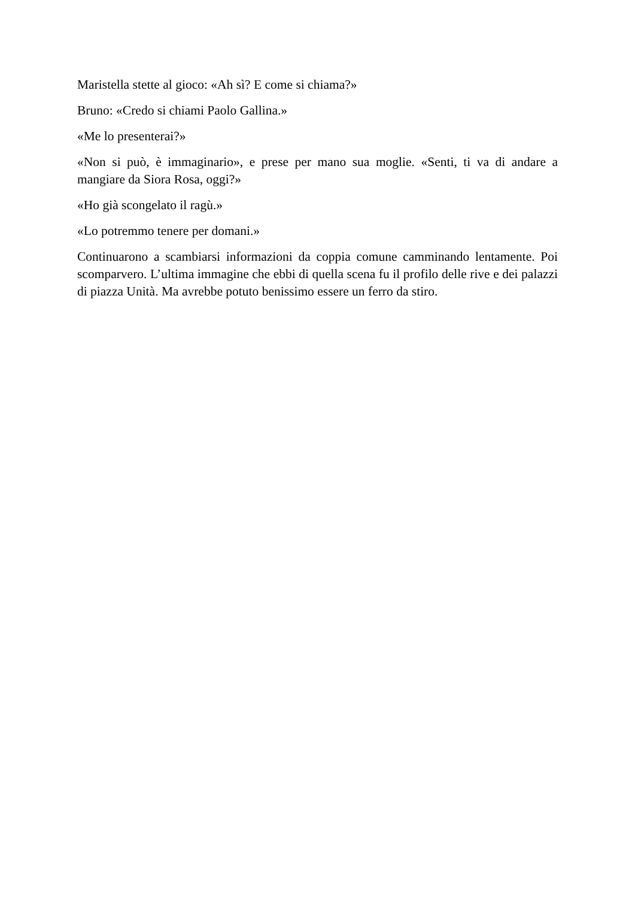Maristella stette al gioco: «Ah sì? E come si chiama?»
Bruno: «Credo si chiami Paolo Gallina.»
«Me lo presenterai?»
«Non si può, è immaginario», e prese per mano sua moglie. «Senti, ti va di andare a mangiare da Siora Rosa, oggi?»
«Ho già scongelato il ragù.»
«Lo potremmo tenere per domani.»
Continuarono a scambiarsi informazioni da coppia comune camminando lentamente. Poi scomparvero. L’ultima immagine che ebbi di quella scena fu il profilo delle rive e dei palazzi di piazza Unità. Ma avrebbe potuto benissimo essere un ferro da stiro.